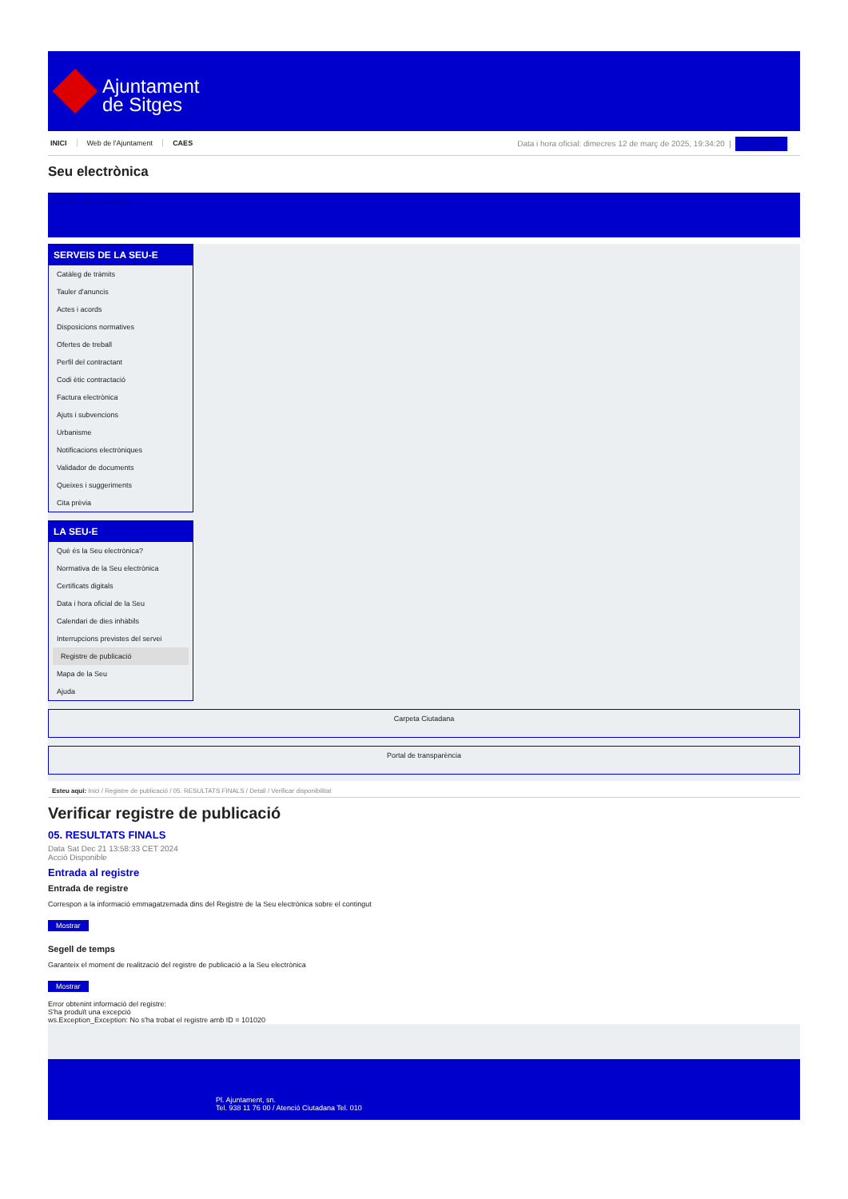Ajuntament
de Sitges
INICI Web de l'Ajuntament CAES
Data i hora oficial: dimecres 12 de març de 2025, 19:34:20 | Sincronitza
Seu electrònica
Obtenir còpia autèntica
SERVEIS DE LA SEU-E
Catàleg de tràmits
Tauler d'anuncis
Actes i acords
Disposicions normatives
Ofertes de treball
Perfil del contractant
Codi ètic contractació
Factura electrònica
Ajuts i subvencions
Urbanisme
Notificacions electròniques
Validador de documents
Queixes i suggeriments
Cita prèvia
LA SEU-E
Què és la Seu electrònica?
Normativa de la Seu electrònica
Certificats digitals
Data i hora oficial de la Seu
Calendari de dies inhàbils
Interrupcions previstes del servei
Registre de publicació
Mapa de la Seu
Ajuda
Carpeta Ciutadana
Portal de transparència
Esteu aquí: Inici / Registre de publicació / 05. RESULTATS FINALS / Detall / Verificar disponibilitat
Verificar registre de publicació
05. RESULTATS FINALS
Data Sat Dec 21 13:58:33 CET 2024
Acció Disponible
Entrada al registre
Entrada de registre
Correspon a la informació emmagatzemada dins del Registre de la Seu electrònica sobre el contingut
Mostrar
Segell de temps
Garanteix el moment de realització del registre de publicació a la Seu electrònica
Mostrar
Error obtenint informació del registre:
S'ha produït una excepció
ws.Exception_Exception: No s'ha trobat el registre amb ID = 101020
Pl. Ajuntament, sn.
Tel. 938 11 76 00 / Atenció Ciutadana Tel. 010